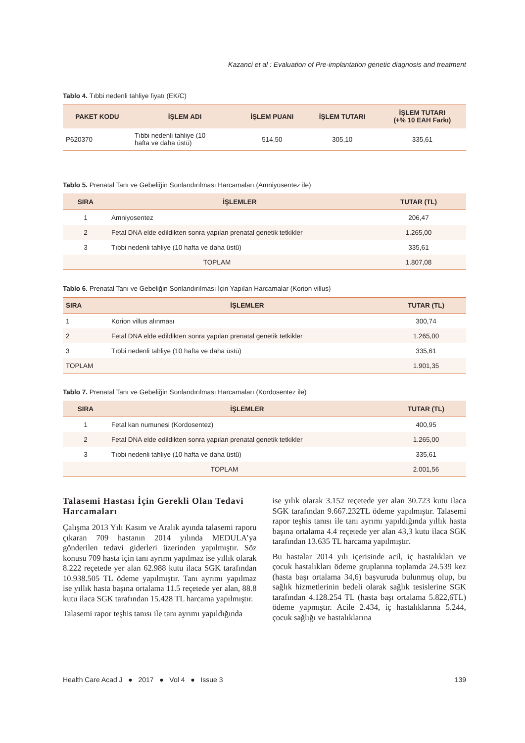Kazanci et al : Evaluation of Pre-implantation genetic diagnosis and treatment
Tablo 4. Tıbbi nedenli tahliye fiyatı (EK/C)
| PAKET KODU | İŞLEM ADI | İŞLEM PUANI | İŞLEM TUTARI | İŞLEM TUTARI (+% 10 EAH Farkı) |
| --- | --- | --- | --- | --- |
| P620370 | Tıbbi nedenli tahliye (10 hafta ve daha üstü) | 514,50 | 305,10 | 335,61 |
Tablo 5. Prenatal Tanı ve Gebeliğin Sonlandırılması Harcamaları (Amniyosentez ile)
| SIRA | İŞLEMLER | TUTAR (TL) |
| --- | --- | --- |
| 1 | Amniyosentez | 206,47 |
| 2 | Fetal DNA elde edildikten sonra yapılan prenatal genetik tetkikler | 1.265,00 |
| 3 | Tıbbi nedenli tahliye (10 hafta ve daha üstü) | 335,61 |
| TOPLAM | | 1.807,08 |
Tablo 6. Prenatal Tanı ve Gebeliğin Sonlandırılması İçin Yapılan Harcamalar (Korion villus)
| SIRA | İŞLEMLER | TUTAR (TL) |
| --- | --- | --- |
| 1 | Korion villus alınması | 300,74 |
| 2 | Fetal DNA elde edildikten sonra yapılan prenatal genetik tetkikler | 1.265,00 |
| 3 | Tıbbi nedenli tahliye (10 hafta ve daha üstü) | 335,61 |
| TOPLAM | | 1.901,35 |
Tablo 7. Prenatal Tanı ve Gebeliğin Sonlandırılması Harcamaları (Kordosentez ile)
| SIRA | İŞLEMLER | TUTAR (TL) |
| --- | --- | --- |
| 1 | Fetal kan numunesi (Kordosentez) | 400,95 |
| 2 | Fetal DNA elde edildikten sonra yapılan prenatal genetik tetkikler | 1.265,00 |
| 3 | Tıbbi nedenli tahliye (10 hafta ve daha üstü) | 335,61 |
| TOPLAM | | 2.001,56 |
Talasemi Hastası İçin Gerekli Olan Tedavi Harcamaları
Çalışma 2013 Yılı Kasım ve Aralık ayında talasemi raporu çıkaran 709 hastanın 2014 yılında MEDULA’ya gönderilen tedavi giderleri üzerinden yapılmıştır. Söz konusu 709 hasta için tanı ayrımı yapılmaz ise yıllık olarak 8.222 reçetede yer alan 62.988 kutu ilaca SGK tarafından 10.938.505 TL ödeme yapılmıştır. Tanı ayrımı yapılmaz ise yıllık hasta başına ortalama 11.5 reçetede yer alan, 88.8 kutu ilaca SGK tarafından 15.428 TL harcama yapılmıştır.
Talasemi rapor teşhis tanısı ile tanı ayrımı yapıldığında
ise yılık olarak 3.152 reçetede yer alan 30.723 kutu ilaca SGK tarafından 9.667.232TL ödeme yapılmıştır. Talasemi rapor teşhis tanısı ile tanı ayrımı yapıldığında yıllık hasta başına ortalama 4.4 reçetede yer alan 43,3 kutu ilaca SGK tarafından 13.635 TL harcama yapılmıştır.
Bu hastalar 2014 yılı içerisinde acil, iç hastalıkları ve çocuk hastalıkları ödeme gruplarına toplamda 24.539 kez (hasta başı ortalama 34,6) başvuruda bulunmuş olup, bu sağlık hizmetlerinin bedeli olarak sağlık tesislerine SGK tarafından 4.128.254 TL (hasta başı ortalama 5.822,6TL) ödeme yapmıştır. Acile 2.434, iç hastalıklarına 5.244, çocuk sağlığı ve hastalıklarına
Health Care Acad J ● 2017 ● Vol 4 ● Issue 3 139